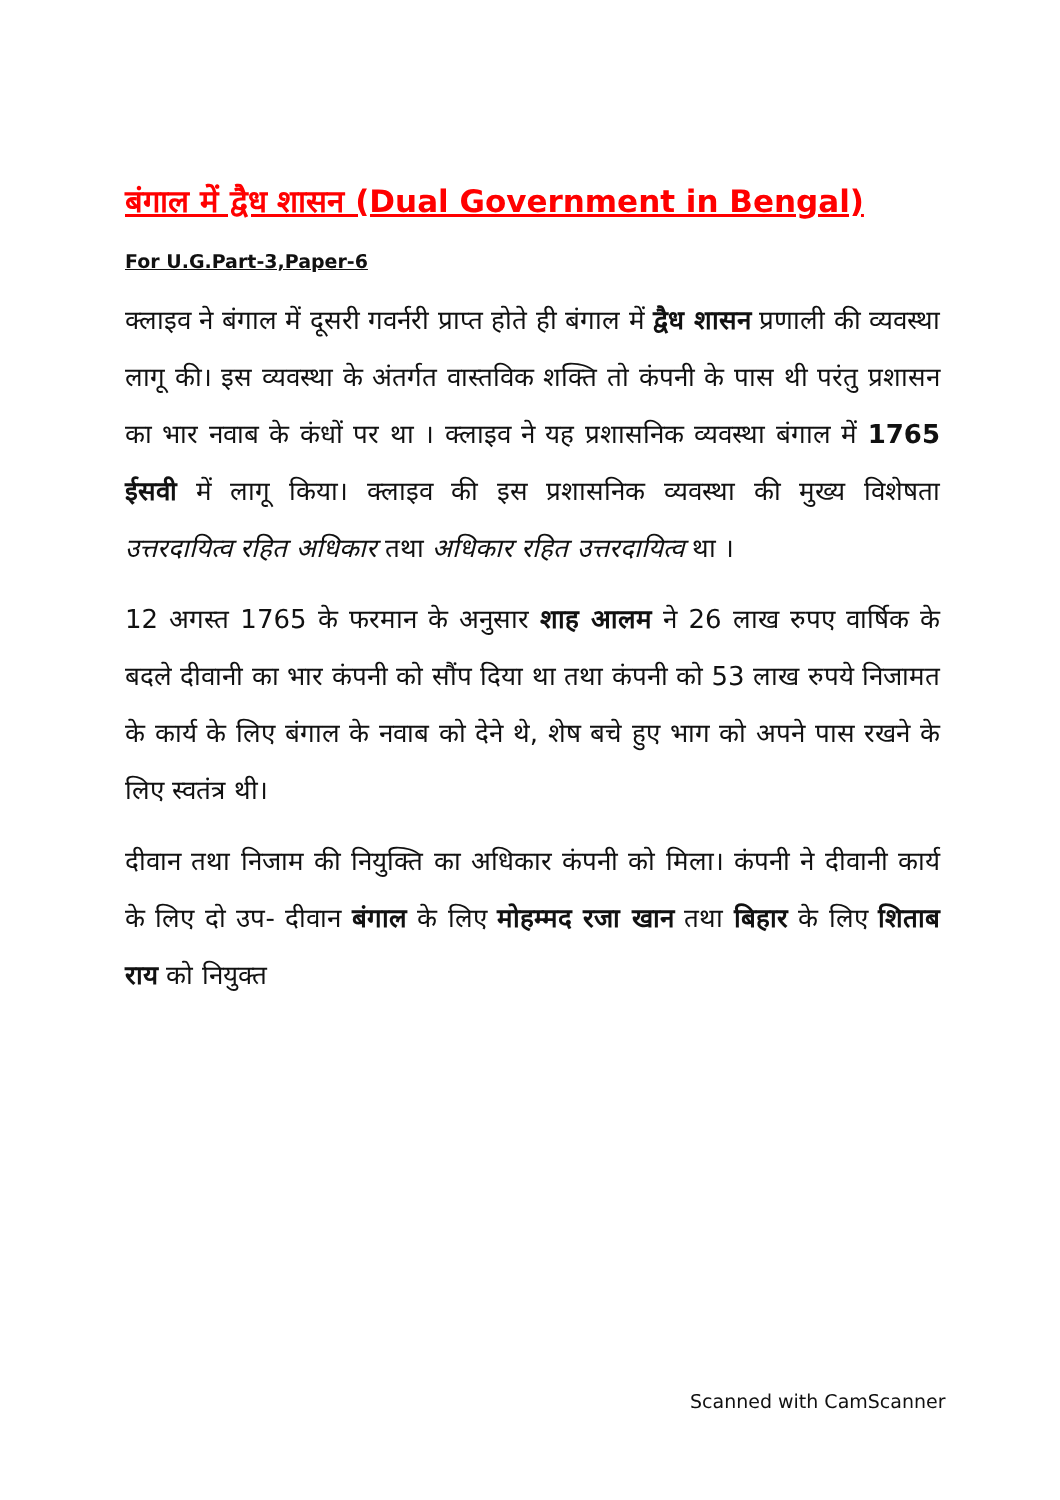बंगाल में द्वैध शासन (Dual Government in Bengal)
For U.G.Part-3,Paper-6
क्लाइव ने बंगाल में दूसरी गवर्नरी प्राप्त होते ही बंगाल में द्वैध शासन प्रणाली की व्यवस्था लागू की। इस व्यवस्था के अंतर्गत वास्तविक शक्ति तो कंपनी के पास थी परंतु प्रशासन का भार नवाब के कंधों पर था । क्लाइव ने यह प्रशासनिक व्यवस्था बंगाल में 1765 ईसवी में लागू किया। क्लाइव की इस प्रशासनिक व्यवस्था की मुख्य विशेषता उत्तरदायित्व रहित अधिकार तथा अधिकार रहित उत्तरदायित्व था ।
12 अगस्त 1765 के फरमान के अनुसार शाह आलम ने 26 लाख रुपए वार्षिक के बदले दीवानी का भार कंपनी को सौंप दिया था तथा कंपनी को 53 लाख रुपये निजामत के कार्य के लिए बंगाल के नवाब को देने थे, शेष बचे हुए भाग को अपने पास रखने के लिए स्वतंत्र थी।
दीवान तथा निजाम की नियुक्ति का अधिकार कंपनी को मिला। कंपनी ने दीवानी कार्य के लिए दो उप- दीवान बंगाल के लिए मोहम्मद रजा खान तथा बिहार के लिए शिताब राय को नियुक्त
Scanned with CamScanner